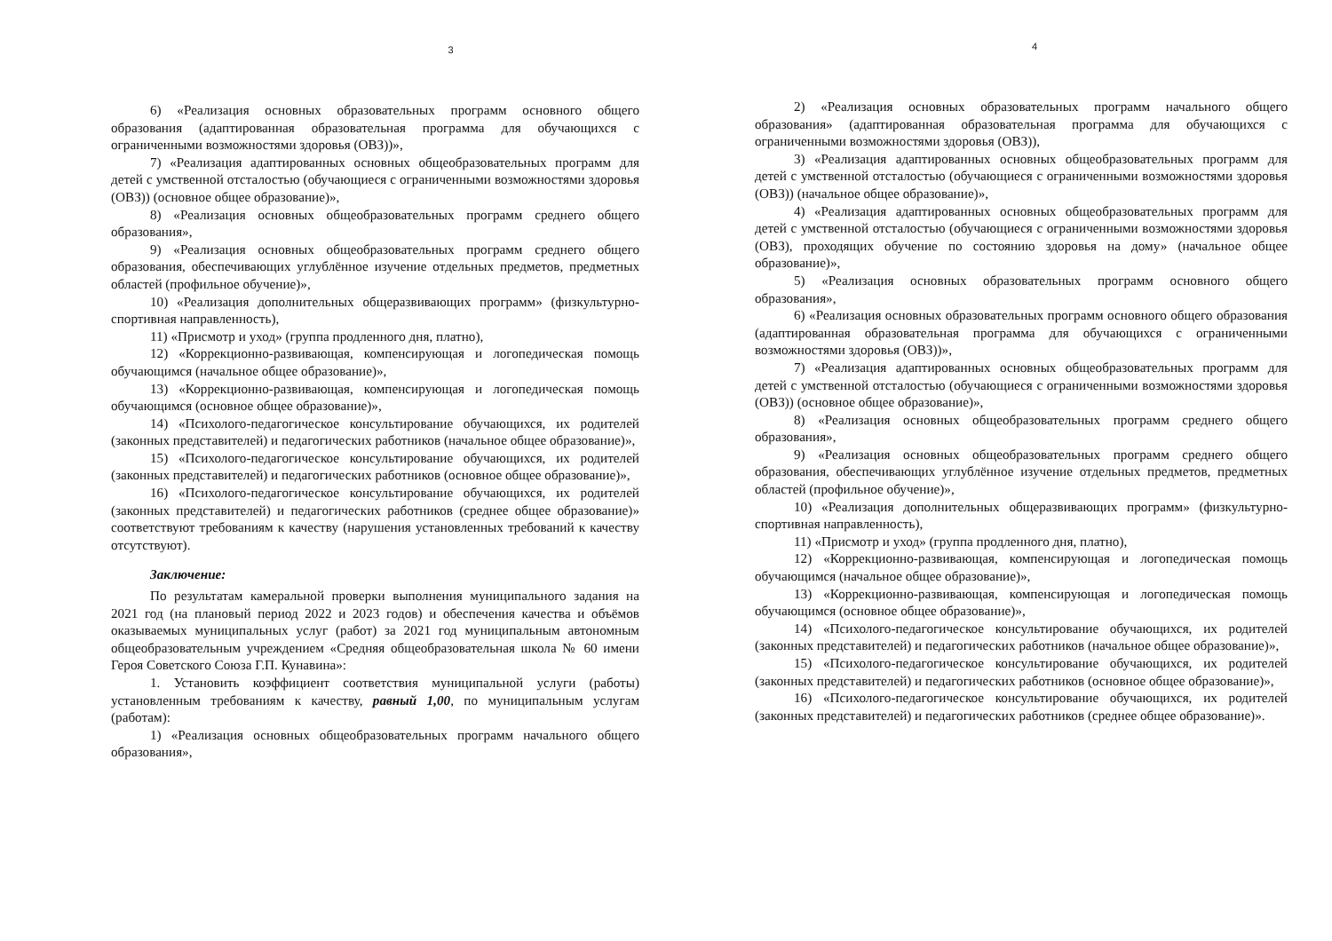3
6) «Реализация основных образовательных программ основного общего образования (адаптированная образовательная программа для обучающихся с ограниченными возможностями здоровья (ОВЗ))»,
7) «Реализация адаптированных основных общеобразовательных программ для детей с умственной отсталостью (обучающиеся с ограниченными возможностями здоровья (ОВЗ)) (основное общее образование)»,
8) «Реализация основных общеобразовательных программ среднего общего образования»,
9) «Реализация основных общеобразовательных программ среднего общего образования, обеспечивающих углублённое изучение отдельных предметов, предметных областей (профильное обучение)»,
10) «Реализация дополнительных общеразвивающих программ» (физкультурно-спортивная направленность),
11) «Присмотр и уход» (группа продленного дня, платно),
12) «Коррекционно-развивающая, компенсирующая и логопедическая помощь обучающимся (начальное общее образование)»,
13) «Коррекционно-развивающая, компенсирующая и логопедическая помощь обучающимся (основное общее образование)»,
14) «Психолого-педагогическое консультирование обучающихся, их родителей (законных представителей) и педагогических работников (начальное общее образование)»,
15) «Психолого-педагогическое консультирование обучающихся, их родителей (законных представителей) и педагогических работников (основное общее образование)»,
16) «Психолого-педагогическое консультирование обучающихся, их родителей (законных представителей) и педагогических работников (среднее общее образование)» соответствуют требованиям к качеству (нарушения установленных требований к качеству отсутствуют).
Заключение:
По результатам камеральной проверки выполнения муниципального задания на 2021 год (на плановый период 2022 и 2023 годов) и обеспечения качества и объёмов оказываемых муниципальных услуг (работ) за 2021 год муниципальным автономным общеобразовательным учреждением «Средняя общеобразовательная школа № 60 имени Героя Советского Союза Г.П. Кунавина»:
1. Установить коэффициент соответствия муниципальной услуги (работы) установленным требованиям к качеству, равный 1,00, по муниципальным услугам (работам):
1) «Реализация основных общеобразовательных программ начального общего образования»,
4
2) «Реализация основных образовательных программ начального общего образования» (адаптированная образовательная программа для обучающихся с ограниченными возможностями здоровья (ОВЗ)),
3) «Реализация адаптированных основных общеобразовательных программ для детей с умственной отсталостью (обучающиеся с ограниченными возможностями здоровья (ОВЗ)) (начальное общее образование)»,
4) «Реализация адаптированных основных общеобразовательных программ для детей с умственной отсталостью (обучающиеся с ограниченными возможностями здоровья (ОВЗ), проходящих обучение по состоянию здоровья на дому» (начальное общее образование)»,
5) «Реализация основных образовательных программ основного общего образования»,
6) «Реализация основных образовательных программ основного общего образования (адаптированная образовательная программа для обучающихся с ограниченными возможностями здоровья (ОВЗ))»,
7) «Реализация адаптированных основных общеобразовательных программ для детей с умственной отсталостью (обучающиеся с ограниченными возможностями здоровья (ОВЗ)) (основное общее образование)»,
8) «Реализация основных общеобразовательных программ среднего общего образования»,
9) «Реализация основных общеобразовательных программ среднего общего образования, обеспечивающих углублённое изучение отдельных предметов, предметных областей (профильное обучение)»,
10) «Реализация дополнительных общеразвивающих программ» (физкультурно-спортивная направленность),
11) «Присмотр и уход» (группа продленного дня, платно),
12) «Коррекционно-развивающая, компенсирующая и логопедическая помощь обучающимся (начальное общее образование)»,
13) «Коррекционно-развивающая, компенсирующая и логопедическая помощь обучающимся (основное общее образование)»,
14) «Психолого-педагогическое консультирование обучающихся, их родителей (законных представителей) и педагогических работников (начальное общее образование)»,
15) «Психолого-педагогическое консультирование обучающихся, их родителей (законных представителей) и педагогических работников (основное общее образование)»,
16) «Психолого-педагогическое консультирование обучающихся, их родителей (законных представителей) и педагогических работников (среднее общее образование)».